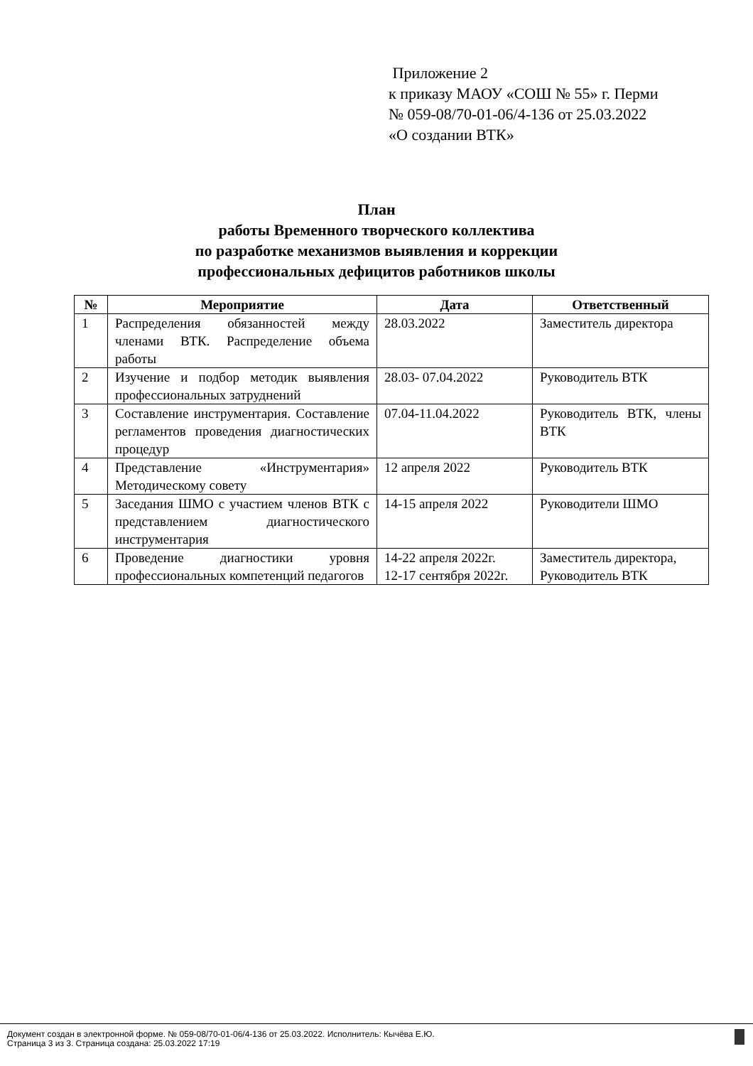Приложение 2
к приказу МАОУ «СОШ № 55» г. Перми
№ 059-08/70-01-06/4-136 от 25.03.2022
«О создании ВТК»
План
работы Временного творческого коллектива
по разработке механизмов выявления и коррекции
профессиональных дефицитов работников школы
| № | Мероприятие | Дата | Ответственный |
| --- | --- | --- | --- |
| 1 | Распределения обязанностей между членами ВТК. Распределение объема работы | 28.03.2022 | Заместитель директора |
| 2 | Изучение и подбор методик выявления профессиональных затруднений | 28.03- 07.04.2022 | Руководитель ВТК |
| 3 | Составление инструментария. Составление регламентов проведения диагностических процедур | 07.04-11.04.2022 | Руководитель ВТК, члены ВТК |
| 4 | Представление «Инструментария» Методическому совету | 12 апреля 2022 | Руководитель ВТК |
| 5 | Заседания ШМО с участием членов ВТК с представлением диагностического инструментария | 14-15 апреля 2022 | Руководители ШМО |
| 6 | Проведение диагностики уровня профессиональных компетенций педагогов | 14-22 апреля 2022г. 12-17 сентября 2022г. | Заместитель директора, Руководитель ВТК |
Документ создан в электронной форме. № 059-08/70-01-06/4-136 от 25.03.2022. Исполнитель: Кычёва Е.Ю.
Страница 3 из 3. Страница создана: 25.03.2022 17:19